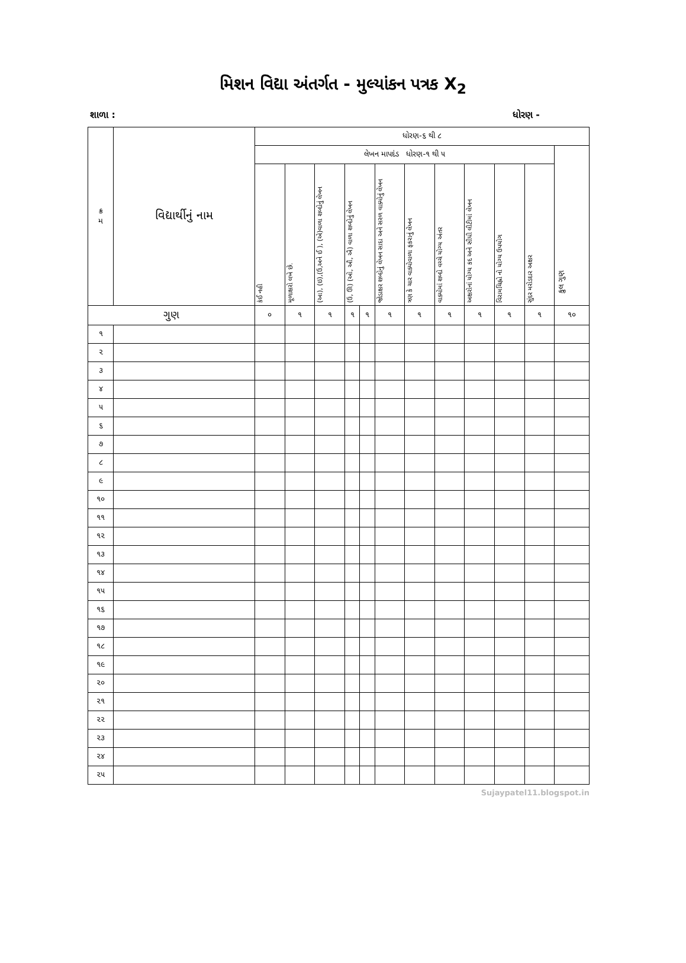મિશન વિદ્યા અંતર્ગત - મુલ્યાંકન પત્રક X<sub>2</sub>
શાળા : ધોરણ -
| ક્ર મ | વિદ્યાર્થીનું નામ | ધોરણ-૬ થી ૮ | | | | | | | | | | | |
| --- | --- | --- | --- | --- | --- | --- | --- | --- | --- | --- | --- | --- | --- |
| | | લેખન માપદંડ ધોરણ-૧ થી ૫ | | | | | | | | | | | કુલ ગુણ |
| | | કંઈ નહી | મૂળાક્ષરો લખે છે. | (આ), (ઇ),(ઉ,અને ઈ ), (એ)વાળા શબ્દોનું લેખન | (ઉ, ઊ) (ઓ, ઔ, ઐ) વાળા શબ્દોનું લેખન | | જોડાક્ષર શબ્દોનું લેખન સાદા અને સરળ વાક્યોનું લેખન | ત્રણ કે ચાર વાક્યોવાળા ફકરાનું લેખન | વાક્યોમાં શબ્દો વચ્ચે યોગ્ય અંતર | અક્ષરોનાં યોગ્ય કદ અને સીધી લીટીમાં લેખન | વિરામચિહ્નો નો યોગ્ય ઉપયોગ | સુંદર મરોડદાર અક્ષર | |
| ગુણ | | ૦ | ૧ | ૧ | ૧ | ૧ | ૧ | ૧ | ૧ | ૧ | ૧ | ૧ | ૧૦ |
| ૧ | | | | | | | | | | | | | |
| ૨ | | | | | | | | | | | | | |
| ૩ | | | | | | | | | | | | | |
| ૪ | | | | | | | | | | | | | |
| ૫ | | | | | | | | | | | | | |
| ૬ | | | | | | | | | | | | | |
| ૭ | | | | | | | | | | | | | |
| ૮ | | | | | | | | | | | | | |
| ૯ | | | | | | | | | | | | | |
| ૧૦ | | | | | | | | | | | | | |
| ૧૧ | | | | | | | | | | | | | |
| ૧૨ | | | | | | | | | | | | | |
| ૧૩ | | | | | | | | | | | | | |
| ૧૪ | | | | | | | | | | | | | |
| ૧૫ | | | | | | | | | | | | | |
| ૧૬ | | | | | | | | | | | | | |
| ૧૭ | | | | | | | | | | | | | |
| ૧૮ | | | | | | | | | | | | | |
| ૧૯ | | | | | | | | | | | | | |
| ૨૦ | | | | | | | | | | | | | |
| ૨૧ | | | | | | | | | | | | | |
| ૨૨ | | | | | | | | | | | | | |
| ૨૩ | | | | | | | | | | | | | |
| ૨૪ | | | | | | | | | | | | | |
| ૨૫ | | | | | | | | | | | | | |
Sujaypatel11.blogspot.in